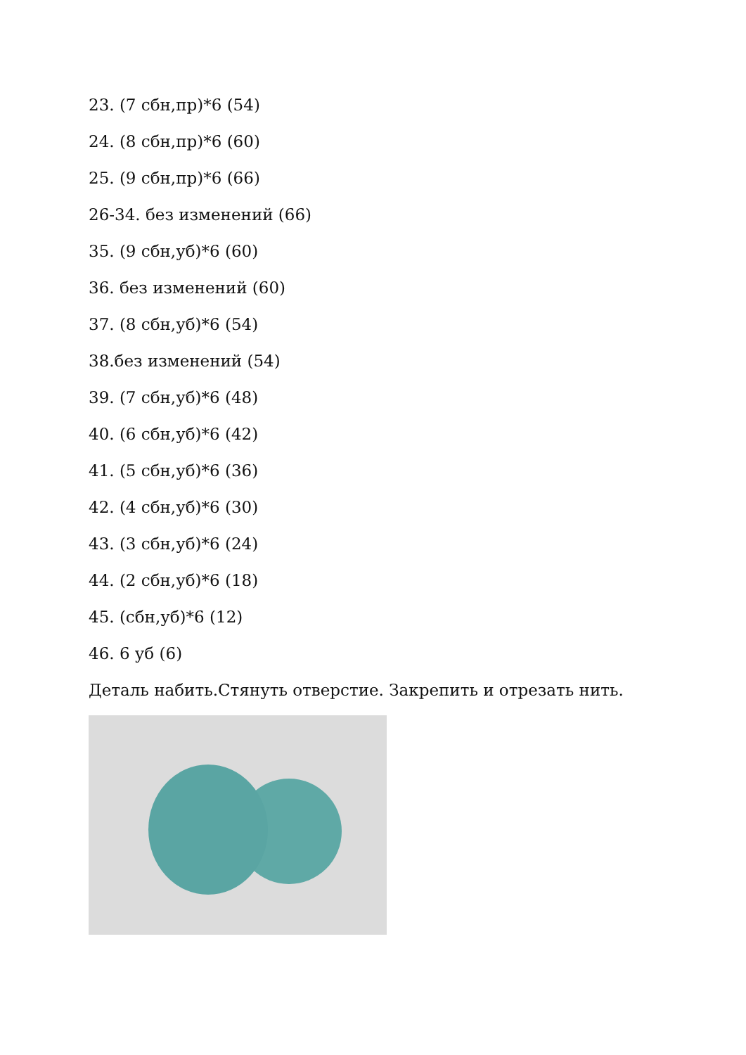23. (7 сбн,пр)*6 (54)
24. (8 сбн,пр)*6 (60)
25. (9 сбн,пр)*6 (66)
26-34. без изменений (66)
35. (9 сбн,уб)*6 (60)
36. без изменений (60)
37. (8 сбн,уб)*6 (54)
38.без изменений (54)
39. (7 сбн,уб)*6 (48)
40. (6 сбн,уб)*6 (42)
41. (5 сбн,уб)*6 (36)
42. (4 сбн,уб)*6 (30)
43. (3 сбн,уб)*6 (24)
44. (2 сбн,уб)*6 (18)
45. (сбн,уб)*6 (12)
46. 6 уб (6)
Деталь набить.Стянуть отверстие. Закрепить и отрезать нить.